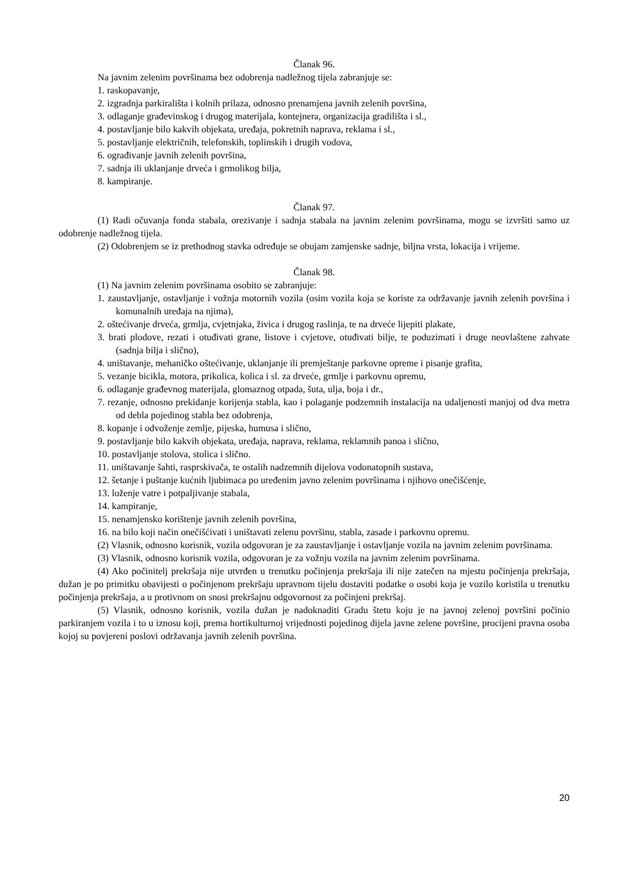Članak 96.
Na javnim zelenim površinama bez odobrenja nadležnog tijela zabranjuje se:
1. raskopavanje,
2. izgradnja parkirališta i kolnih prilaza, odnosno prenamjena javnih zelenih površina,
3. odlaganje građevinskog i drugog materijala, kontejnera, organizacija gradilišta i sl.,
4. postavljanje bilo kakvih objekata, uređaja, pokretnih naprava, reklama i sl.,
5. postavljanje električnih, telefonskih, toplinskih i drugih vodova,
6. ograđivanje javnih zelenih površina,
7. sadnja ili uklanjanje drveća i grmolikog bilja,
8. kampiranje.
Članak 97.
(1) Radi očuvanja fonda stabala, orezivanje i sadnja stabala na javnim zelenim površinama, mogu se izvršiti samo uz odobrenje nadležnog tijela.
(2) Odobrenjem se iz prethodnog stavka određuje se obujam zamjenske sadnje, biljna vrsta, lokacija i vrijeme.
Članak 98.
(1) Na javnim zelenim površinama osobito se zabranjuje:
1. zaustavljanje, ostavljanje i vožnja motornih vozila (osim vozila koja se koriste za održavanje javnih zelenih površina i komunalnih uređaja na njima),
2. oštećivanje drveća, grmlja, cvjetnjaka, živica i drugog raslinja, te na drveće lijepiti plakate,
3. brati plodove, rezati i otuđivati grane, listove i cvjetove, otuđivati bilje, te poduzimati i druge neovlaštene zahvate (sadnja bilja i slično),
4. uništavanje, mehaničko oštećivanje, uklanjanje ili premještanje parkovne opreme i pisanje grafita,
5. vezanje bicikla, motora, prikolica, kolica i sl. za drveće, grmlje i parkovnu opremu,
6. odlaganje građevnog materijala, glomaznog otpada, šuta, ulja, boja i dr.,
7. rezanje, odnosno prekidanje korijenja stabla, kao i polaganje podzemnih instalacija na udaljenosti manjoj od dva metra od debla pojedinog stabla bez odobrenja,
8. kopanje i odvoženje zemlje, pijeska, humusa i slično,
9. postavljanje bilo kakvih objekata, uređaja, naprava, reklama, reklamnih panoa i slično,
10. postavljanje stolova, stolica i slično.
11. uništavanje šahti, rasprskivača, te ostalih nadzemnih dijelova vodonatopnih sustava,
12. šetanje i puštanje kućnih ljubimaca po uređenim javno zelenim površinama i njihovo onečišćenje,
13. loženje vatre i potpaljivanje stabala,
14. kampiranje,
15. nenamjensko korištenje javnih zelenih površina,
16. na bilo koji način onečišćivati i uništavati zelenu površinu, stabla, zasade i parkovnu opremu.
(2) Vlasnik, odnosno korisnik, vozila odgovoran je za zaustavljanje i ostavljanje vozila na javnim zelenim površinama.
(3) Vlasnik, odnosno korisnik vozila, odgovoran je za vožnju vozila na javnim zelenim površinama.
(4) Ako počinitelj prekršaja nije utvrđen u trenutku počinjenja prekršaja ili nije zatečen na mjestu počinjenja prekršaja, dužan je po primitku obavijesti o počinjenom prekršaju upravnom tijelu dostaviti podatke o osobi koja je vozilo koristila u trenutku počinjenja prekršaja, a u protivnom on snosi prekršajnu odgovornost za počinjeni prekršaj.
(5) Vlasnik, odnosno korisnik, vozila dužan je nadoknaditi Gradu štetu koju je na javnoj zelenoj površini počinio parkiranjem vozila i to u iznosu koji, prema hortikulturnoj vrijednosti pojedinog dijela javne zelene površine, procijeni pravna osoba kojoj su povjereni poslovi održavanja javnih zelenih površina.
20